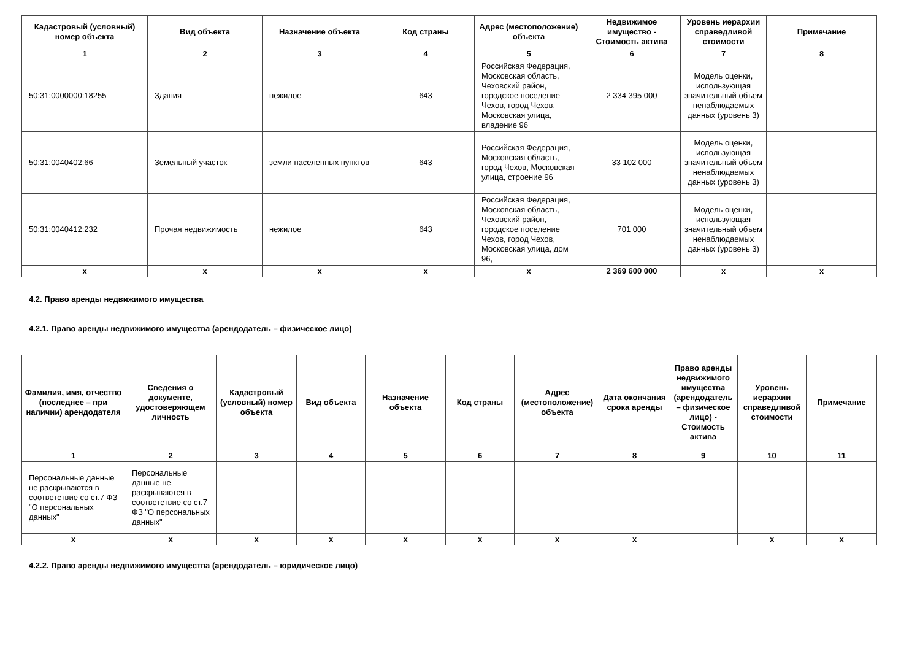| Кадастровый (условный) номер объекта | Вид объекта | Назначение объекта | Код страны | Адрес (местоположение) объекта | Недвижимое имущество - Стоимость актива | Уровень иерархии справедливой стоимости | Примечание |
| --- | --- | --- | --- | --- | --- | --- | --- |
| 1 | 2 | 3 | 4 | 5 | 6 | 7 | 8 |
| 50:31:0000000:18255 | Здания | нежилое | 643 | Российская Федерация, Московская область, Чеховский район, городское поселение Чехов, город Чехов, Московская улица, владение 96 | 2 334 395 000 | Модель оценки, использующая значительный объем ненаблюдаемых данных (уровень 3) | |
| 50:31:0040402:66 | Земельный участок | земли населенных пунктов | 643 | Российская Федерация, Московская область, город Чехов, Московская улица, строение 96 | 33 102 000 | Модель оценки, использующая значительный объем ненаблюдаемых данных (уровень 3) | |
| 50:31:0040412:232 | Прочая недвижимость | нежилое | 643 | Российская Федерация, Московская область, Чеховский район, городское поселение Чехов, город Чехов, Московская улица, дом 96, | 701 000 | Модель оценки, использующая значительный объем ненаблюдаемых данных (уровень 3) | |
| x | x | x | x | x | 2 369 600 000 | x | x |
4.2. Право аренды недвижимого имущества
4.2.1. Право аренды недвижимого имущества (арендодатель – физическое лицо)
| Фамилия, имя, отчество (последнее – при наличии) арендодателя | Сведения о документе, удостоверяющем личность | Кадастровый (условный) номер объекта | Вид объекта | Назначение объекта | Код страны | Адрес (местоположение) объекта | Дата окончания срока аренды | Право аренды недвижимого имущества (арендодатель – физическое лицо) - Стоимость актива | Уровень иерархии справедливой стоимости | Примечание |
| --- | --- | --- | --- | --- | --- | --- | --- | --- | --- | --- |
| 1 | 2 | 3 | 4 | 5 | 6 | 7 | 8 | 9 | 10 | 11 |
| Персональные данные не раскрываются в соответствие со ст.7 ФЗ "О персональных данных" | Персональные данные не раскрываются в соответствие со ст.7 ФЗ "О персональных данных" | | | | | | | | | |
| x | x | x | x | x | x | x | x | | x | x |
4.2.2. Право аренды недвижимого имущества (арендодатель – юридическое лицо)